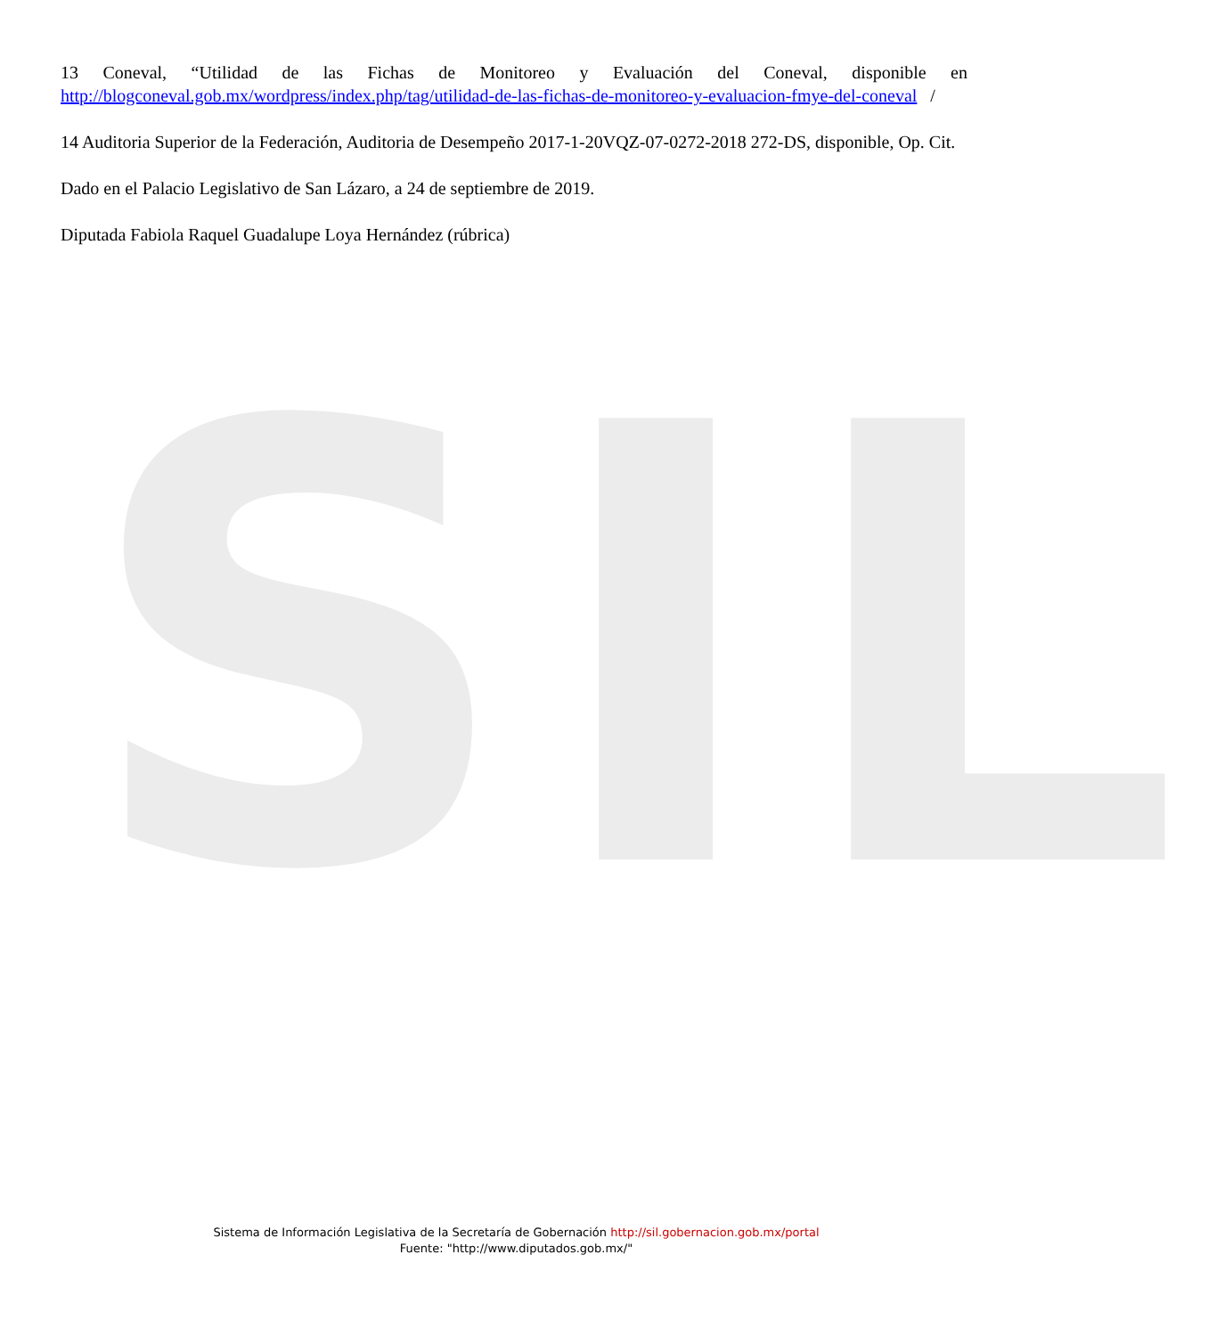SIL
13 Coneval, “Utilidad de las Fichas de Monitoreo y Evaluación del Coneval, disponible en http://blogconeval.gob.mx/wordpress/index.php/tag/utilidad-de-las-fichas-de-monitoreo-y-evaluacion-fmye-del-coneval /
14 Auditoria Superior de la Federación, Auditoria de Desempeño 2017-1-20VQZ-07-0272-2018 272-DS, disponible, Op. Cit.
Dado en el Palacio Legislativo de San Lázaro, a 24 de septiembre de 2019.
Diputada Fabiola Raquel Guadalupe Loya Hernández (rúbrica)
Sistema de Información Legislativa de la Secretaría de Gobernación http://sil.gobernacion.gob.mx/portal
Fuente: "http://www.diputados.gob.mx/"